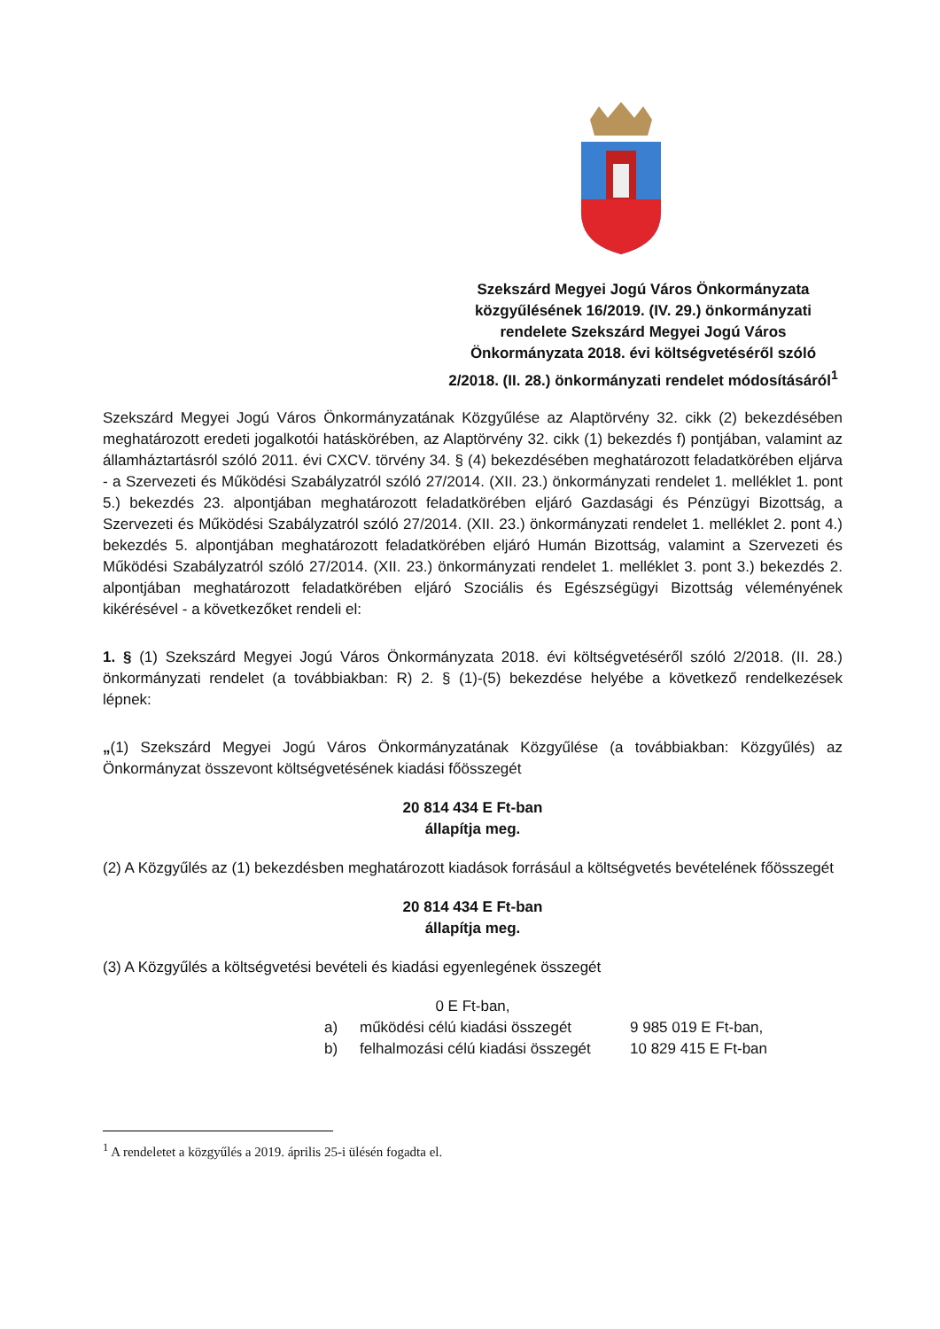Szekszárd Megyei Jogú Város Önkormányzata közgyűlésének 16/2019. (IV. 29.) önkormányzati rendelete Szekszárd Megyei Jogú Város Önkormányzata 2018. évi költségvetéséről szóló 2/2018. (II. 28.) önkormányzati rendelet módosításáról<sup>1</sup>
Szekszárd Megyei Jogú Város Önkormányzatának Közgyűlése az Alaptörvény 32. cikk (2) bekezdésében meghatározott eredeti jogalkotói hatáskörében, az Alaptörvény 32. cikk (1) bekezdés f) pontjában, valamint az államháztartásról szóló 2011. évi CXCV. törvény 34. § (4) bekezdésében meghatározott feladatkörében eljárva - a Szervezeti és Működési Szabályzatról szóló 27/2014. (XII. 23.) önkormányzati rendelet 1. melléklet 1. pont 5.) bekezdés 23. alpontjában meghatározott feladatkörében eljáró Gazdasági és Pénzügyi Bizottság, a Szervezeti és Működési Szabályzatról szóló 27/2014. (XII. 23.) önkormányzati rendelet 1. melléklet 2. pont 4.) bekezdés 5. alpontjában meghatározott feladatkörében eljáró Humán Bizottság, valamint a Szervezeti és Működési Szabályzatról szóló 27/2014. (XII. 23.) önkormányzati rendelet 1. melléklet 3. pont 3.) bekezdés 2. alpontjában meghatározott feladatkörében eljáró Szociális és Egészségügyi Bizottság véleményének kikérésével - a következőket rendeli el:
1. § (1) Szekszárd Megyei Jogú Város Önkormányzata 2018. évi költségvetéséről szóló 2/2018. (II. 28.) önkormányzati rendelet (a továbbiakban: R) 2. § (1)-(5) bekezdése helyébe a következő rendelkezések lépnek:
„(1) Szekszárd Megyei Jogú Város Önkormányzatának Közgyűlése (a továbbiakban: Közgyűlés) az Önkormányzat összevont költségvetésének kiadási főösszegét
20 814 434 E Ft-ban
állapítja meg.
(2) A Közgyűlés az (1) bekezdésben meghatározott kiadások forrásául a költségvetés bevételének főösszegét
20 814 434 E Ft-ban
állapítja meg.
(3) A Közgyűlés a költségvetési bevételi és kiadási egyenlegének összegét
0 E Ft-ban,
a) működési célú kiadási összegét 9 985 019 E Ft-ban,
b) felhalmozási célú kiadási összegét 10 829 415 E Ft-ban
<sup>1</sup> A rendeletet a közgyűlés a 2019. április 25-i ülésén fogadta el.